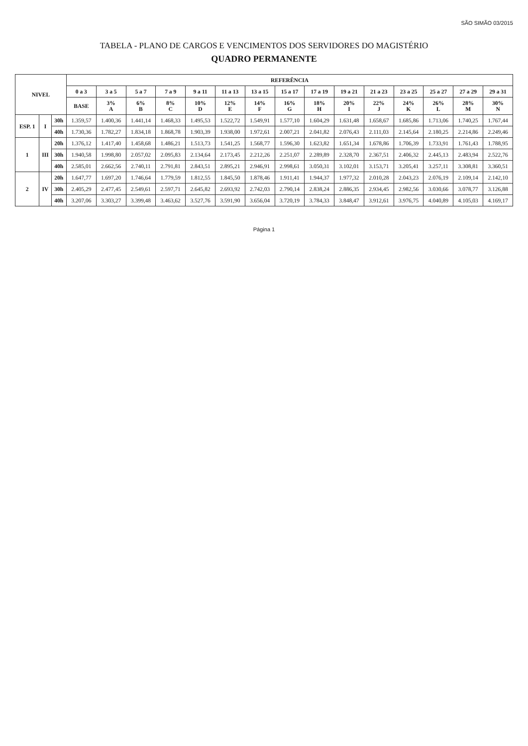SÃO SIMÃO 03/2015
TABELA - PLANO DE CARGOS E VENCIMENTOS DOS SERVIDORES DO MAGISTÉRIO
QUADRO PERMANENTE
| NIVEL | | | REFERÊNCIA | | | | | | | | | | | | | | |
| --- | --- | --- | --- | --- | --- | --- | --- | --- | --- | --- | --- | --- | --- | --- | --- | --- | --- |
| | | | 0 a 3 | 3 a 5 | 5 a 7 | 7 a 9 | 9 a 11 | 11 a 13 | 13 a 15 | 15 a 17 | 17 a 19 | 19 a 21 | 21 a 23 | 23 a 25 | 25 a 27 | 27 a 29 | 29 a 31 |
| | | | BASE | 3% A | 6% B | 8% C | 10% D | 12% E | 14% F | 16% G | 18% H | 20% I | 22% J | 24% K | 26% L | 28% M | 30% N |
| ESP. 1 | I | 30h | 1.359,57 | 1.400,36 | 1.441,14 | 1.468,33 | 1.495,53 | 1.522,72 | 1.549,91 | 1.577,10 | 1.604,29 | 1.631,48 | 1.658,67 | 1.685,86 | 1.713,06 | 1.740,25 | 1.767,44 |
| | | 40h | 1.730,36 | 1.782,27 | 1.834,18 | 1.868,78 | 1.903,39 | 1.938,00 | 1.972,61 | 2.007,21 | 2.041,82 | 2.076,43 | 2.111,03 | 2.145,64 | 2.180,25 | 2.214,86 | 2.249,46 |
| 1 | III | 20h | 1.376,12 | 1.417,40 | 1.458,68 | 1.486,21 | 1.513,73 | 1.541,25 | 1.568,77 | 1.596,30 | 1.623,82 | 1.651,34 | 1.678,86 | 1.706,39 | 1.733,91 | 1.761,43 | 1.788,95 |
| | | 30h | 1.940,58 | 1.998,80 | 2.057,02 | 2.095,83 | 2.134,64 | 2.173,45 | 2.212,26 | 2.251,07 | 2.289,89 | 2.328,70 | 2.367,51 | 2.406,32 | 2.445,13 | 2.483,94 | 2.522,76 |
| | | 40h | 2.585,01 | 2.662,56 | 2.740,11 | 2.791,81 | 2.843,51 | 2.895,21 | 2.946,91 | 2.998,61 | 3.050,31 | 3.102,01 | 3.153,71 | 3.205,41 | 3.257,11 | 3.308,81 | 3.360,51 |
| 2 | IV | 20h | 1.647,77 | 1.697,20 | 1.746,64 | 1.779,59 | 1.812,55 | 1.845,50 | 1.878,46 | 1.911,41 | 1.944,37 | 1.977,32 | 2.010,28 | 2.043,23 | 2.076,19 | 2.109,14 | 2.142,10 |
| | | 30h | 2.405,29 | 2.477,45 | 2.549,61 | 2.597,71 | 2.645,82 | 2.693,92 | 2.742,03 | 2.790,14 | 2.838,24 | 2.886,35 | 2.934,45 | 2.982,56 | 3.030,66 | 3.078,77 | 3.126,88 |
| | | 40h | 3.207,06 | 3.303,27 | 3.399,48 | 3.463,62 | 3.527,76 | 3.591,90 | 3.656,04 | 3.720,19 | 3.784,33 | 3.848,47 | 3.912,61 | 3.976,75 | 4.040,89 | 4.105,03 | 4.169,17 |
Página 1